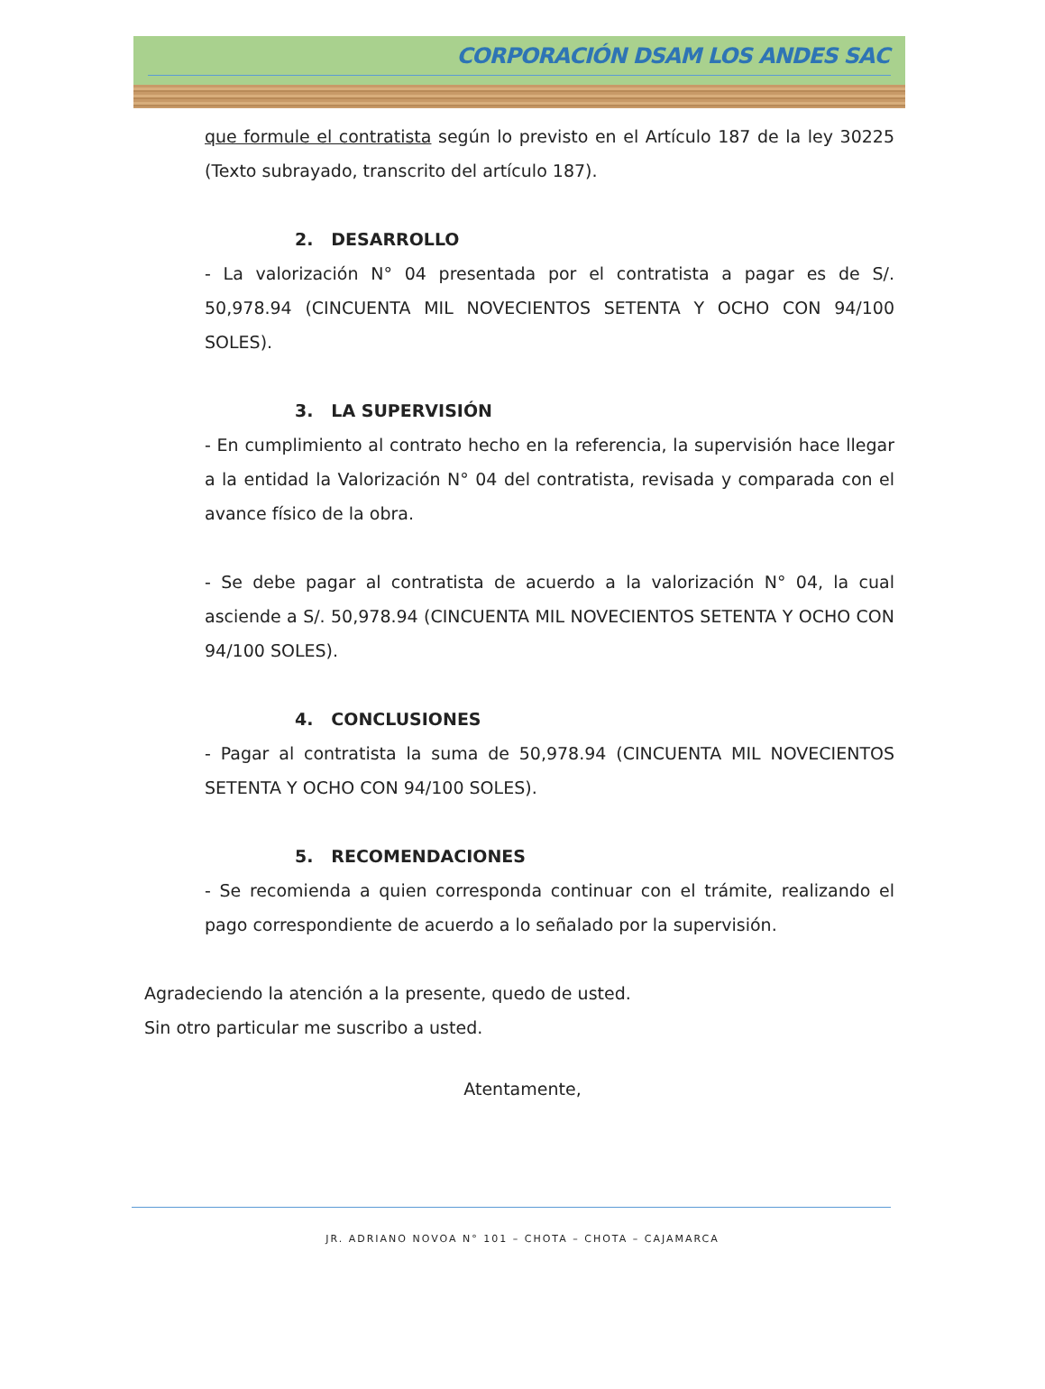CORPORACIÓN DSAM LOS ANDES SAC
que formule el contratista según lo previsto en el Artículo 187 de la ley 30225 (Texto subrayado, transcrito del artículo 187).
2. DESARROLLO
- La valorización N° 04 presentada por el contratista a pagar es de S/. 50,978.94 (CINCUENTA MIL NOVECIENTOS SETENTA Y OCHO CON 94/100 SOLES).
3. LA SUPERVISIÓN
- En cumplimiento al contrato hecho en la referencia, la supervisión hace llegar a la entidad la Valorización N° 04 del contratista, revisada y comparada con el avance físico de la obra.
- Se debe pagar al contratista de acuerdo a la valorización N° 04, la cual asciende a S/. 50,978.94 (CINCUENTA MIL NOVECIENTOS SETENTA Y OCHO CON 94/100 SOLES).
4. CONCLUSIONES
- Pagar al contratista la suma de 50,978.94 (CINCUENTA MIL NOVECIENTOS SETENTA Y OCHO CON 94/100 SOLES).
5. RECOMENDACIONES
- Se recomienda a quien corresponda continuar con el trámite, realizando el pago correspondiente de acuerdo a lo señalado por la supervisión.
Agradeciendo la atención a la presente, quedo de usted.
Sin otro particular me suscribo a usted.
Atentamente,
JR. ADRIANO NOVOA N° 101 – CHOTA – CHOTA – CAJAMARCA